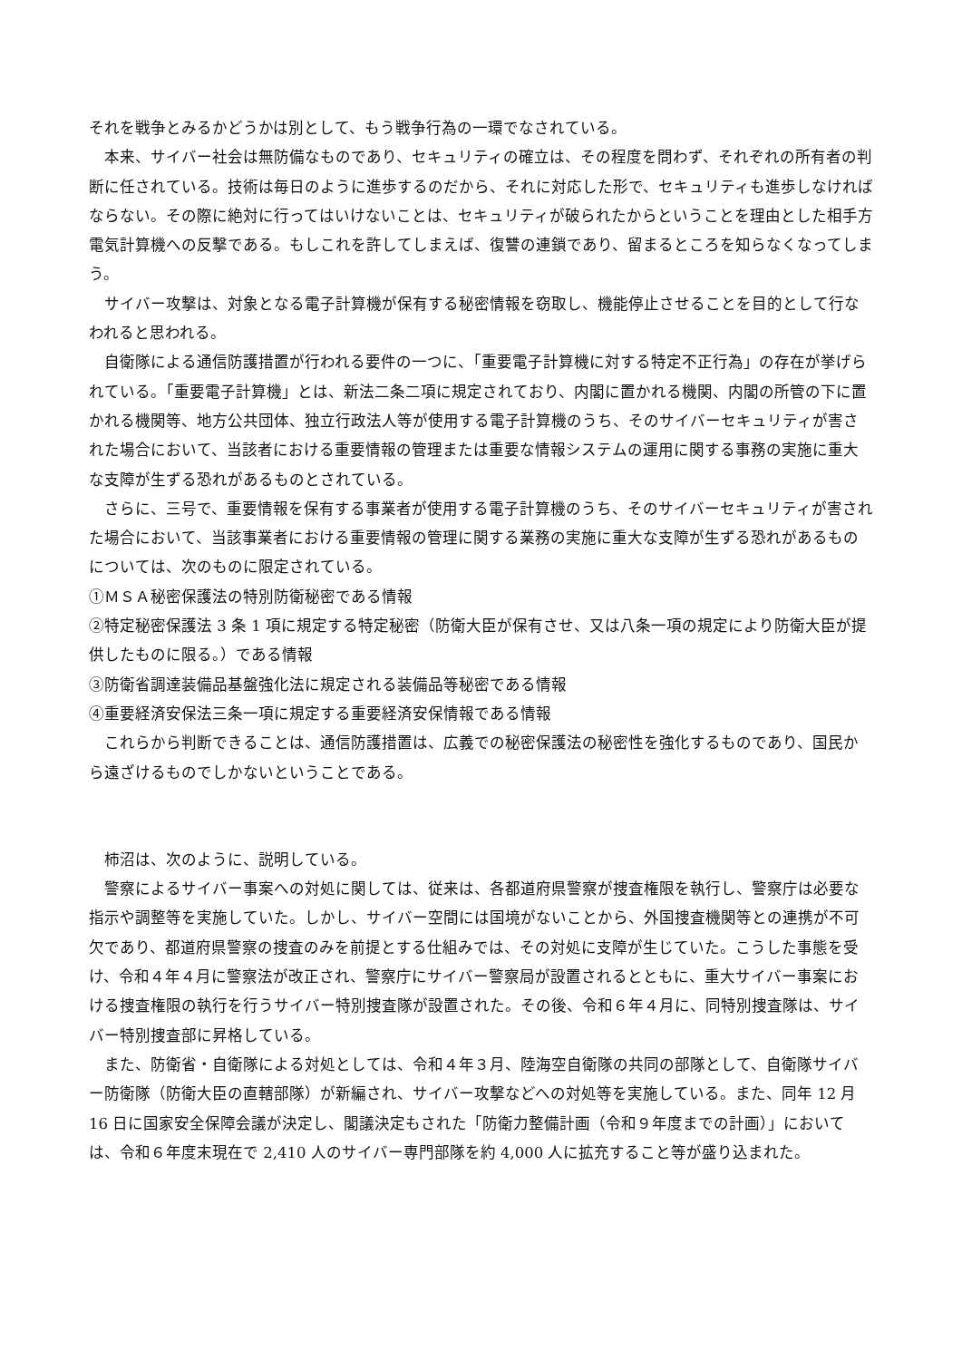それを戦争とみるかどうかは別として、もう戦争行為の一環でなされている。
本来、サイバー社会は無防備なものであり、セキュリティの確立は、その程度を問わず、それぞれの所有者の判断に任されている。技術は毎日のように進歩するのだから、それに対応した形で、セキュリティも進歩しなければならない。その際に絶対に行ってはいけないことは、セキュリティが破られたからということを理由とした相手方電気計算機への反撃である。もしこれを許してしまえば、復讐の連鎖であり、留まるところを知らなくなってしまう。
サイバー攻撃は、対象となる電子計算機が保有する秘密情報を窃取し、機能停止させることを目的として行なわれると思われる。
自衛隊による通信防護措置が行われる要件の一つに、「重要電子計算機に対する特定不正行為」の存在が挙げられている。「重要電子計算機」とは、新法二条二項に規定されており、内閣に置かれる機関、内閣の所管の下に置かれる機関等、地方公共団体、独立行政法人等が使用する電子計算機のうち、そのサイバーセキュリティが害された場合において、当該者における重要情報の管理または重要な情報システムの運用に関する事務の実施に重大な支障が生ずる恐れがあるものとされている。
さらに、三号で、重要情報を保有する事業者が使用する電子計算機のうち、そのサイバーセキュリティが害された場合において、当該事業者における重要情報の管理に関する業務の実施に重大な支障が生ずる恐れがあるものについては、次のものに限定されている。
①ＭＳＡ秘密保護法の特別防衛秘密である情報
②特定秘密保護法 3 条 1 項に規定する特定秘密（防衛大臣が保有させ、又は八条一項の規定により防衛大臣が提供したものに限る。）である情報
③防衛省調達装備品基盤強化法に規定される装備品等秘密である情報
④重要経済安保法三条一項に規定する重要経済安保情報である情報
これらから判断できることは、通信防護措置は、広義での秘密保護法の秘密性を強化するものであり、国民から遠ざけるものでしかないということである。
柿沼は、次のように、説明している。
警察によるサイバー事案への対処に関しては、従来は、各都道府県警察が捜査権限を執行し、警察庁は必要な指示や調整等を実施していた。しかし、サイバー空間には国境がないことから、外国捜査機関等との連携が不可欠であり、都道府県警察の捜査のみを前提とする仕組みでは、その対処に支障が生じていた。こうした事態を受け、令和４年４月に警察法が改正され、警察庁にサイバー警察局が設置されるとともに、重大サイバー事案における捜査権限の執行を行うサイバー特別捜査隊が設置された。その後、令和６年４月に、同特別捜査隊は、サイバー特別捜査部に昇格している。
また、防衛省・自衛隊による対処としては、令和４年３月、陸海空自衛隊の共同の部隊として、自衛隊サイバー防衛隊（防衛大臣の直轄部隊）が新編され、サイバー攻撃などへの対処等を実施している。また、同年 12 月 16 日に国家安全保障会議が決定し、閣議決定もされた「防衛力整備計画（令和９年度までの計画）」においては、令和６年度末現在で 2,410 人のサイバー専門部隊を約 4,000 人に拡充すること等が盛り込まれた。